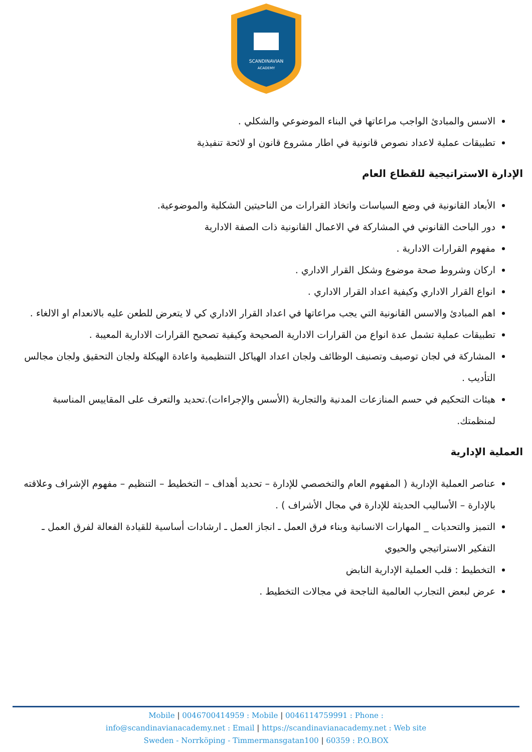SCANDINAVIAN
ACADEMY
الاسس والمبادئ الواجب مراعاتها في البناء الموضوعي والشكلي .
تطبيقات عملية لاعداد نصوص قانونية في اطار مشروع قانون او لائحة تنفيذية
الإدارة الاستراتيجية للقطاع العام
الأبعاد القانونية في وضع السياسات واتخاذ القرارات من الناحيتين الشكلية والموضوعية.
دور الباحث القانوني في المشاركة في الاعمال القانونية ذات الصفة الادارية
مفهوم القرارات الادارية .
اركان وشروط صحة موضوع وشكل القرار الاداري .
انواع القرار الاداري وكيفية اعداد القرار الاداري .
اهم المبادئ والاسس القانونية التي يجب مراعاتها في اعداد القرار الاداري كي لا يتعرض للطعن عليه بالانعدام او الالغاء .
تطبيقات عملية تشمل عدة انواع من القرارات الادارية الصحيحة وكيفية تصحيح القرارات الادارية المعيبة .
المشاركة في لجان توصيف وتصنيف الوظائف ولجان اعداد الهياكل التنظيمية واعادة الهيكلة ولجان التحقيق ولجان مجالس التأديب .
هيئات التحكيم في حسم المنازعات المدنية والتجارية (الأسس والإجراءات).تحديد والتعرف على المقاييس المناسبة لمنظمتك.
العملية الإدارية
عناصر العملية الإدارية ( المفهوم العام والتخصصي للإدارة – تحديد أهداف – التخطيط – التنظيم – مفهوم الإشراف وعلاقته بالإدارة – الأساليب الحديثة للإدارة في مجال الأشراف ) .
التميز والتحديات _ المهارات الانسانية وبناء فرق العمل ـ انجاز العمل ـ ارشادات أساسية للقيادة الفعالة لفرق العمل ـ التفكير الاستراتيجي والحيوي
التخطيط : قلب العملية الإدارية النابض
عرض لبعض التجارب العالمية الناجحة في مجالات التخطيط .
Mobile | 0046700414959 : Mobile | 0046114759991 : Phone :
info@scandinavianacademy.net : Email | https://scandinavianacademy.net : Web site
Sweden - Norrköping - Timmermansgatan100 | 60359 : P.O.BOX